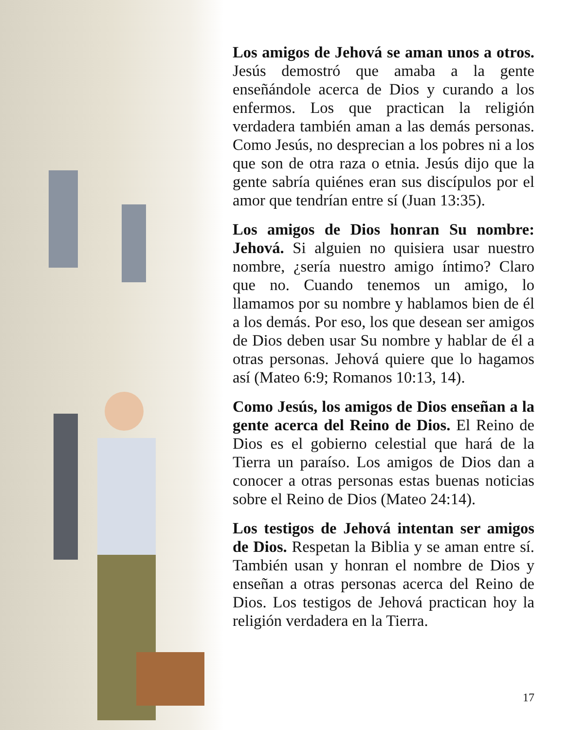Los amigos de Jehová se aman unos a otros. Jesús demostró que amaba a la gente enseñándole acerca de Dios y curando a los enfermos. Los que practican la religión verdadera también aman a las demás personas. Como Jesús, no desprecian a los pobres ni a los que son de otra raza o etnia. Jesús dijo que la gente sabría quiénes eran sus discípulos por el amor que tendrían entre sí (Juan 13:35).
Los amigos de Dios honran Su nombre: Jehová. Si alguien no quisiera usar nuestro nombre, ¿sería nuestro amigo íntimo? Claro que no. Cuando tenemos un amigo, lo llamamos por su nombre y hablamos bien de él a los demás. Por eso, los que desean ser amigos de Dios deben usar Su nombre y hablar de él a otras personas. Jehová quiere que lo hagamos así (Mateo 6:9; Romanos 10:13, 14).
Como Jesús, los amigos de Dios enseñan a la gente acerca del Reino de Dios. El Reino de Dios es el gobierno celestial que hará de la Tierra un paraíso. Los amigos de Dios dan a conocer a otras personas estas buenas noticias sobre el Reino de Dios (Mateo 24:14).
Los testigos de Jehová intentan ser amigos de Dios. Respetan la Biblia y se aman entre sí. También usan y honran el nombre de Dios y enseñan a otras personas acerca del Reino de Dios. Los testigos de Jehová practican hoy la religión verdadera en la Tierra.
17